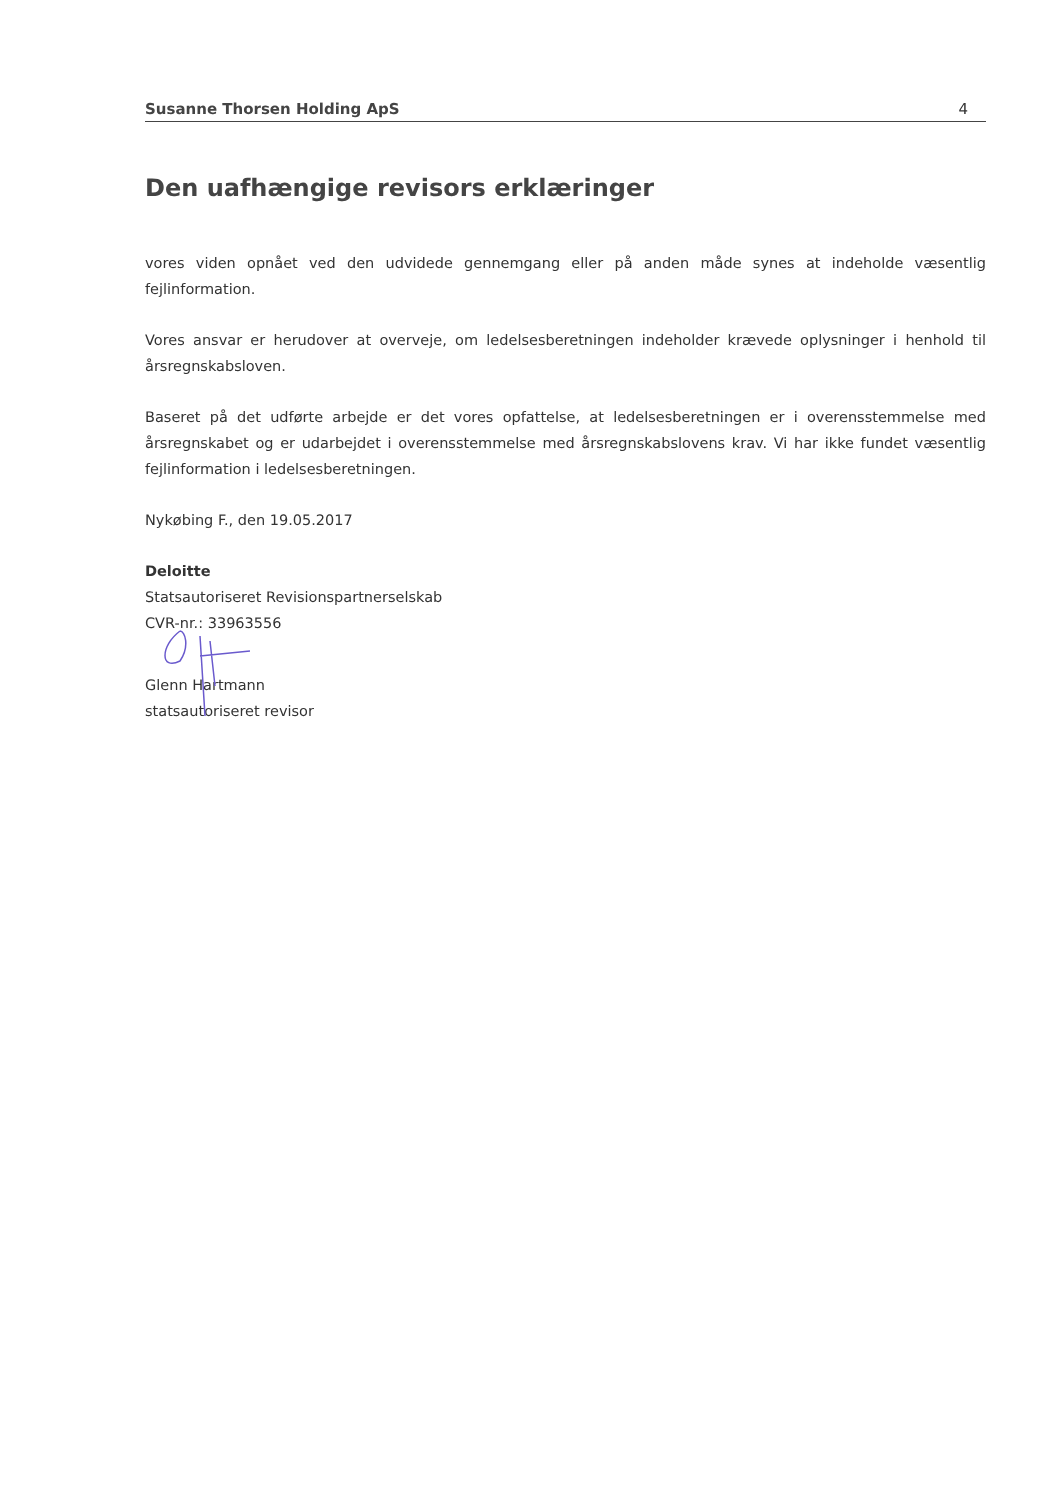Susanne Thorsen Holding ApS 4
Den uafhængige revisors erklæringer
vores viden opnået ved den udvidede gennemgang eller på anden måde synes at indeholde væsentlig fejlinformation.
Vores ansvar er herudover at overveje, om ledelsesberetningen indeholder krævede oplysninger i henhold til årsregnskabsloven.
Baseret på det udførte arbejde er det vores opfattelse, at ledelsesberetningen er i overensstemmelse med årsregnskabet og er udarbejdet i overensstemmelse med årsregnskabslovens krav. Vi har ikke fundet væsentlig fejlinformation i ledelsesberetningen.
Nykøbing F., den 19.05.2017
Deloitte
Statsautoriseret Revisionspartnerselskab
CVR-nr.: 33963556
Glenn Hartmann
statsautoriseret revisor